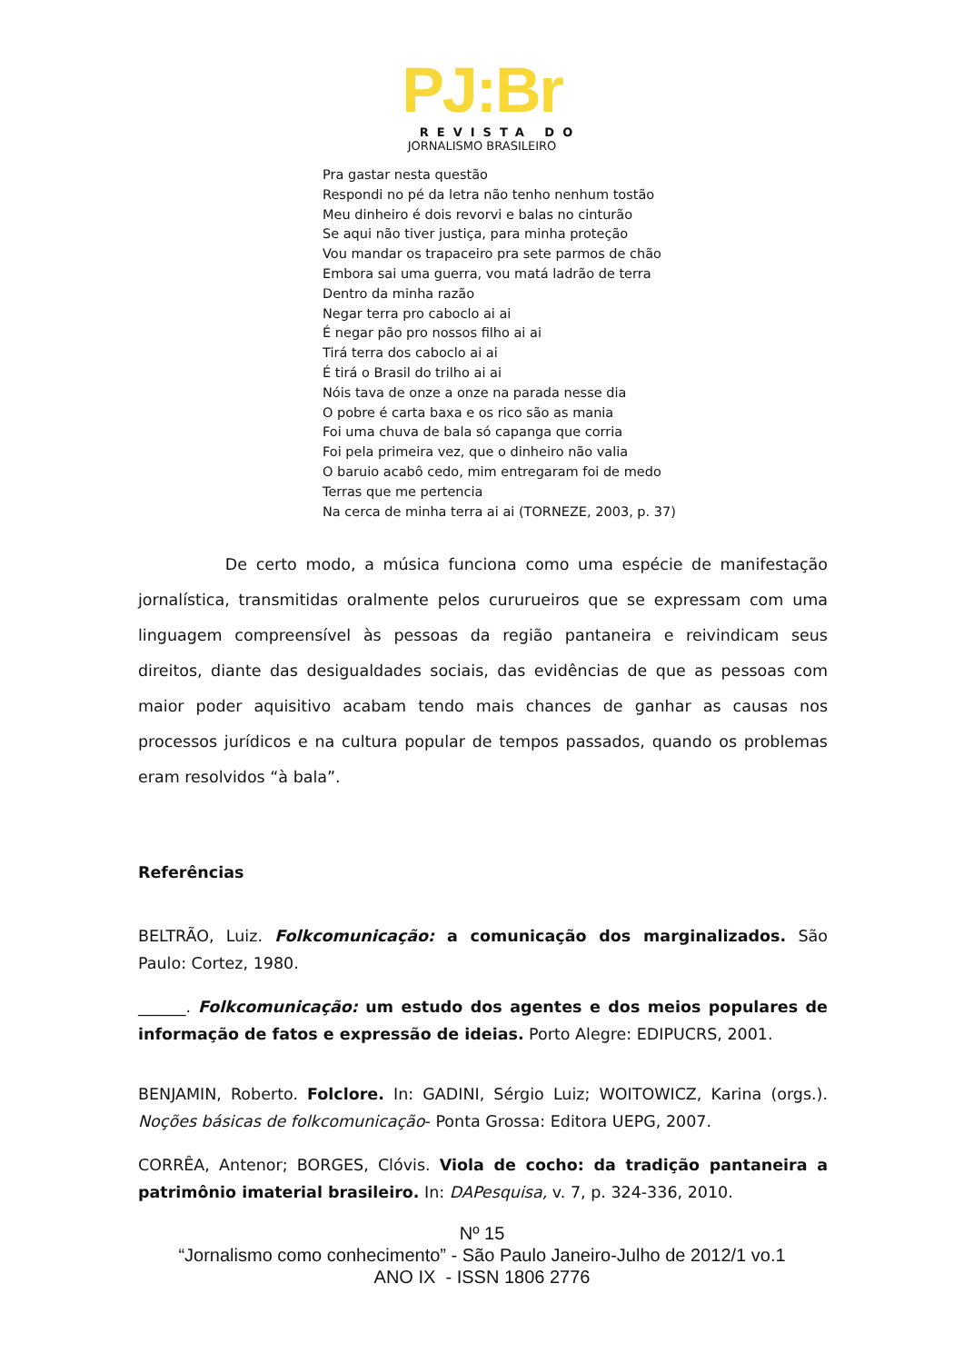PJ:Br
REVISTA DO
JORNALISMO BRASILEIRO
Pra gastar nesta questão
Respondi no pé da letra não tenho nenhum tostão
Meu dinheiro é dois revorvi e balas no cinturão
Se aqui não tiver justiça, para minha proteção
Vou mandar os trapaceiro pra sete parmos de chão
Embora sai uma guerra, vou matá ladrão de terra
Dentro da minha razão
Negar terra pro caboclo ai ai
É negar pão pro nossos filho ai ai
Tirá terra dos caboclo ai ai
É tirá o Brasil do trilho ai ai
Nóis tava de onze a onze na parada nesse dia
O pobre é carta baxa e os rico são as mania
Foi uma chuva de bala só capanga que corria
Foi pela primeira vez, que o dinheiro não valia
O baruio acabô cedo, mim entregaram foi de medo
Terras que me pertencia
Na cerca de minha terra ai ai (TORNEZE, 2003, p. 37)
De certo modo, a música funciona como uma espécie de manifestação jornalística, transmitidas oralmente pelos cururueiros que se expressam com uma linguagem compreensível às pessoas da região pantaneira e reivindicam seus direitos, diante das desigualdades sociais, das evidências de que as pessoas com maior poder aquisitivo acabam tendo mais chances de ganhar as causas nos processos jurídicos e na cultura popular de tempos passados, quando os problemas eram resolvidos “à bala”.
Referências
BELTRÃO, Luiz. Folkcomunicação: a comunicação dos marginalizados. São Paulo: Cortez, 1980.
______. Folkcomunicação: um estudo dos agentes e dos meios populares de informação de fatos e expressão de ideias. Porto Alegre: EDIPUCRS, 2001.
BENJAMIN, Roberto. Folclore. In: GADINI, Sérgio Luiz; WOITOWICZ, Karina (orgs.). Noções básicas de folkcomunicação- Ponta Grossa: Editora UEPG, 2007.
CORRÊA, Antenor; BORGES, Clóvis. Viola de cocho: da tradição pantaneira a patrimônio imaterial brasileiro. In: DAPesquisa, v. 7, p. 324-336, 2010.
Nº 15
“Jornalismo como conhecimento” - São Paulo Janeiro-Julho de 2012/1 vo.1
ANO IX - ISSN 1806 2776